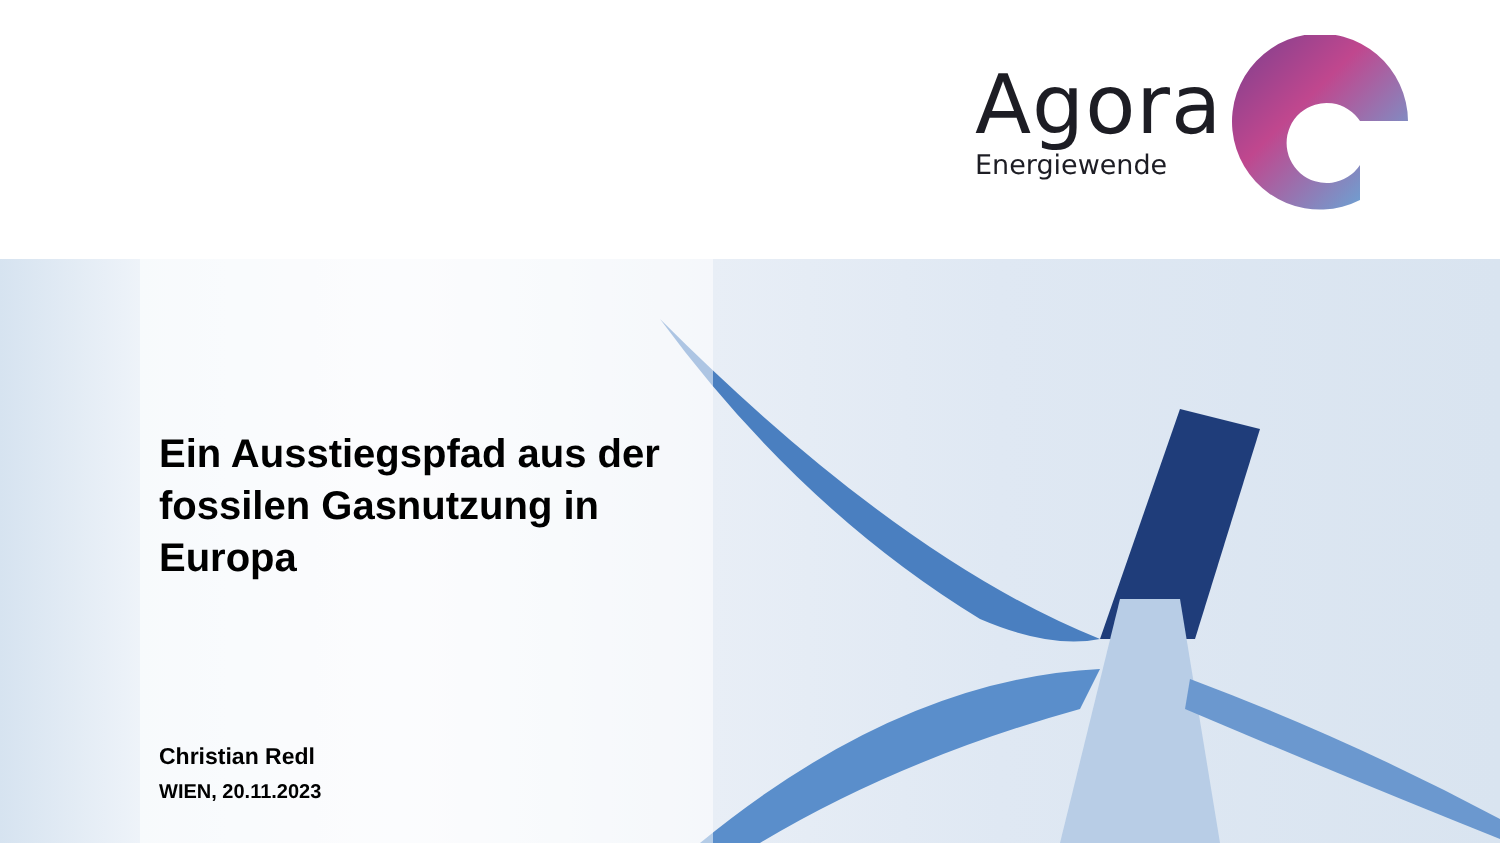Agora
Energiewende
Ein Ausstiegspfad aus der fossilen Gasnutzung in Europa
Christian Redl
WIEN, 20.11.2023